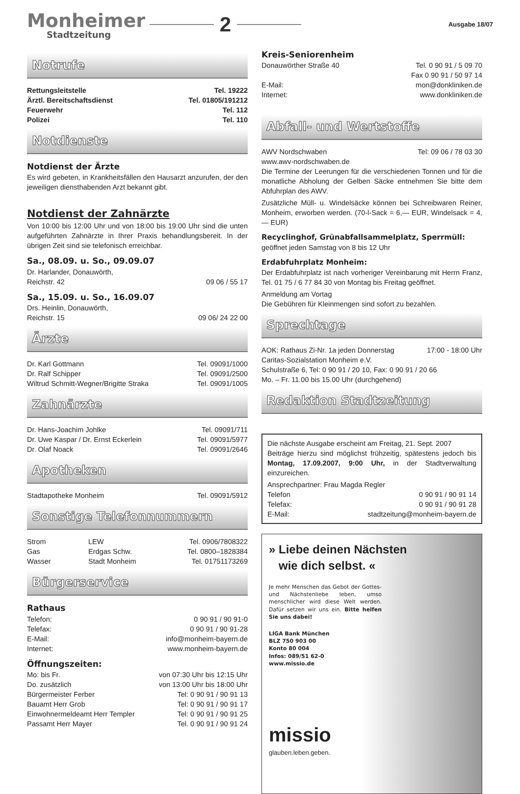Monheimer
Stadtzeitung
2
Ausgabe 18/07
Notrufe
Rettungsleitstelle Tel. 19222
Ärztl. Bereitschaftsdienst Tel. 01805/191212
Feuerwehr Tel. 112
Polizei Tel. 110
Notdienste
Notdienst der Ärzte
Es wird gebeten, in Krankheitsfällen den Hausarzt anzurufen, der den jeweiligen diensthabenden Arzt bekannt gibt.
Notdienst der Zahnärzte
Von 10:00 bis 12:00 Uhr und von 18:00 bis 19:00 Uhr sind die unten aufgeführten Zahnärzte in Ihrer Praxis behandlungsbereit. In der übrigen Zeit sind sie telefonisch erreichbar.
Sa., 08.09. u. So., 09.09.07
Dr. Harlander, Donauwörth,
Reichstr. 42 09 06 / 55 17
Sa., 15.09. u. So., 16.09.07
Drs. Heinlin, Donauwörth,
Reichstr. 15 09 06/ 24 22 00
Ärzte
Dr. Karl Gottmann Tel. 09091/1000
Dr. Ralf Schipper Tel. 09091/2500
Wiltrud Schmitt-Wegner/Brigitte Straka Tel. 09091/1005
Zahnärzte
Dr. Hans-Joachim Johlke Tel. 09091/711
Dr. Uwe Kaspar / Dr. Ernst Eckerlein Tel. 09091/5977
Dr. Olaf Noack Tel. 09091/2646
Apotheken
Stadtapotheke Monheim Tel. 09091/5912
Sonstige Telefonnummern
Strom LEW Tel. 0906/7808322
Gas Erdgas Schw. Tel. 0800–1828384
Wasser Stadt Monheim Tel. 01751173269
Bürgerservice
Rathaus
Telefon: 0 90 91 / 90 91-0
Telefax: 0 90 91 / 90 91-28
E-Mail: info@monheim-bayern.de
Internet: www.monheim-bayern.de
Öffnungszeiten:
Mo: bis Fr. von 07:30 Uhr bis 12:15 Uhr
Do. zusätzlich von 13:00 Uhr bis 18:00 Uhr
Bürgermeister Ferber Tel: 0 90 91 / 90 91 13
Bauamt Herr Grob Tel: 0 90 91 / 90 91 17
Einwohnermeldeamt Herr Templer Tel: 0 90 91 / 90 91 25
Passamt Herr Mayer Tel. 0 90 91 / 90 91 24
Kreis-Seniorenheim
Donauwörther Straße 40 Tel. 0 90 91 / 5 09 70
Fax 0 90 91 / 50 97 14
E-Mail: mon@donkliniken.de
Internet: www.donkliniken.de
Abfall- und Wertstoffe
AWV Nordschwaben Tel: 09 06 / 78 03 30
www.awv-nordschwaben.de
Die Termine der Leerungen für die verschiedenen Tonnen und für die monatliche Abholung der Gelben Säcke entnehmen Sie bitte dem Abfuhrplan des AWV.
Zusätzliche Müll- u. Windelsäcke können bei Schreibwaren Reiner, Monheim, erworben werden. (70-l-Sack = 6,— EUR, Windelsack = 4,— EUR)
Recyclinghof, Grünabfallsammelplatz, Sperrmüll:
geöffnet jeden Samstag von 8 bis 12 Uhr
Erdabfuhrplatz Monheim:
Der Erdabfuhrplatz ist nach vorheriger Vereinbarung mit Herrn Franz, Tel. 01 75 / 6 77 84 30 von Montag bis Freitag geöffnet.
Anmeldung am Vortag
Die Gebühren für Kleinmengen sind sofort zu bezahlen.
Sprechtage
AOK: Rathaus Zi-Nr. 1a jeden Donnerstag 17:00 - 18:00 Uhr
Caritas-Sozialstation Monheim e.V.
Schulstraße 6, Tel: 0 90 91 / 20 10, Fax: 0 90 91 / 20 66
Mo. – Fr. 11.00 bis 15.00 Uhr (durchgehend)
Redaktion Stadtzeitung
Die nächste Ausgabe erscheint am Freitag, 21. Sept. 2007
Beiträge hierzu sind möglichst frühzeitig, spätestens jedoch bis Montag, 17.09.2007, 9:00 Uhr, in der Stadtverwaltung einzureichen.
Ansprechpartner: Frau Magda Regler
Telefon 0 90 91 / 90 91 14
Telefax: 0 90 91 / 90 91 28
E-Mail: stadtzeitung@monheim-bayern.de
» Liebe deinen Nächsten
wie dich selbst. «
Je mehr Menschen das Gebot der Gottes- und Nächstenliebe leben, umso menschlicher wird diese Welt werden. Dafür setzen wir uns ein. Bitte helfen Sie uns dabei!
LIGA Bank München
BLZ 750 903 00
Konto 80 004
Infos: 089/51 62-0
www.missio.de
missio
glauben.leben.geben.